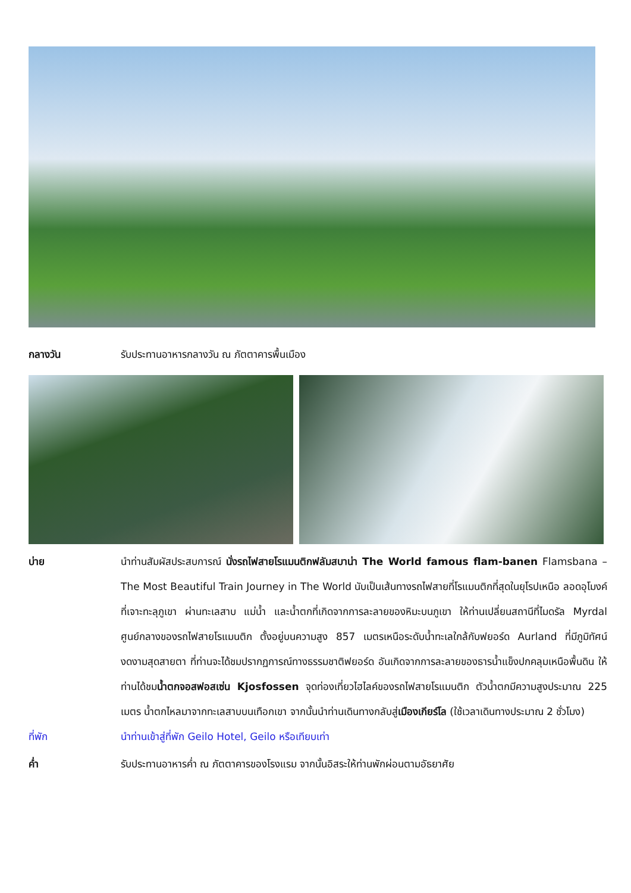กลางวัน รับประทานอาหารกลางวัน ณ ภัตตาคารพื้นเมือง
บ่าย นำท่านสัมผัสประสบการณ์ นั่งรถไฟสายโรแมนติกฟลัมสบาน่า The World famous flam-banen Flamsbana – The Most Beautiful Train Journey in The World นับเป็นเส้นทางรถไฟสายที่โรแมนติกที่สุดในยุโรปเหนือ ลอดอุโมงค์ที่เจาะทะลุภูเขา ผ่านทะเลสาบ แม่น้ำ และน้ำตกที่เกิดจากการละลายของหิมะบนภูเขา ให้ท่านเปลี่ยนสถานีที่ไมดรัล Myrdal ศูนย์กลางของรถไฟสายโรแมนติก ตั้งอยู่บนความสูง 857 เมตรเหนือระดับน้ำทะเลใกล้กับฟยอร์ด Aurland ที่มีภูมิทัศน์งดงามสุดสายตา ที่ท่านจะได้ชมปรากฏการณ์ทางธรรมชาติฟยอร์ด อันเกิดจากการละลายของธารน้ำแข็งปกคลุมเหนือพื้นดิน ให้ท่านได้ชมน้ำตกจอสฟอสเซ่น Kjosfossen จุดท่องเที่ยวไฮไลค์ของรถไฟสายโรแมนติก ตัวน้ำตกมีความสูงประมาณ 225 เมตร น้ำตกไหลมาจากทะเลสาบบนเทือกเขา จากนั้นนำท่านเดินทางกลับสู่เมืองเกียร์โล (ใช้เวลาเดินทางประมาณ 2 ชั่วโมง)
ที่พัก นำท่านเข้าสู่ที่พัก Geilo Hotel, Geilo หรือเทียบเท่า
ค่ำ รับประทานอาหารค่ำ ณ ภัตตาคารของโรงแรม จากนั้นอิสระให้ท่านพักผ่อนตามอัธยาศัย